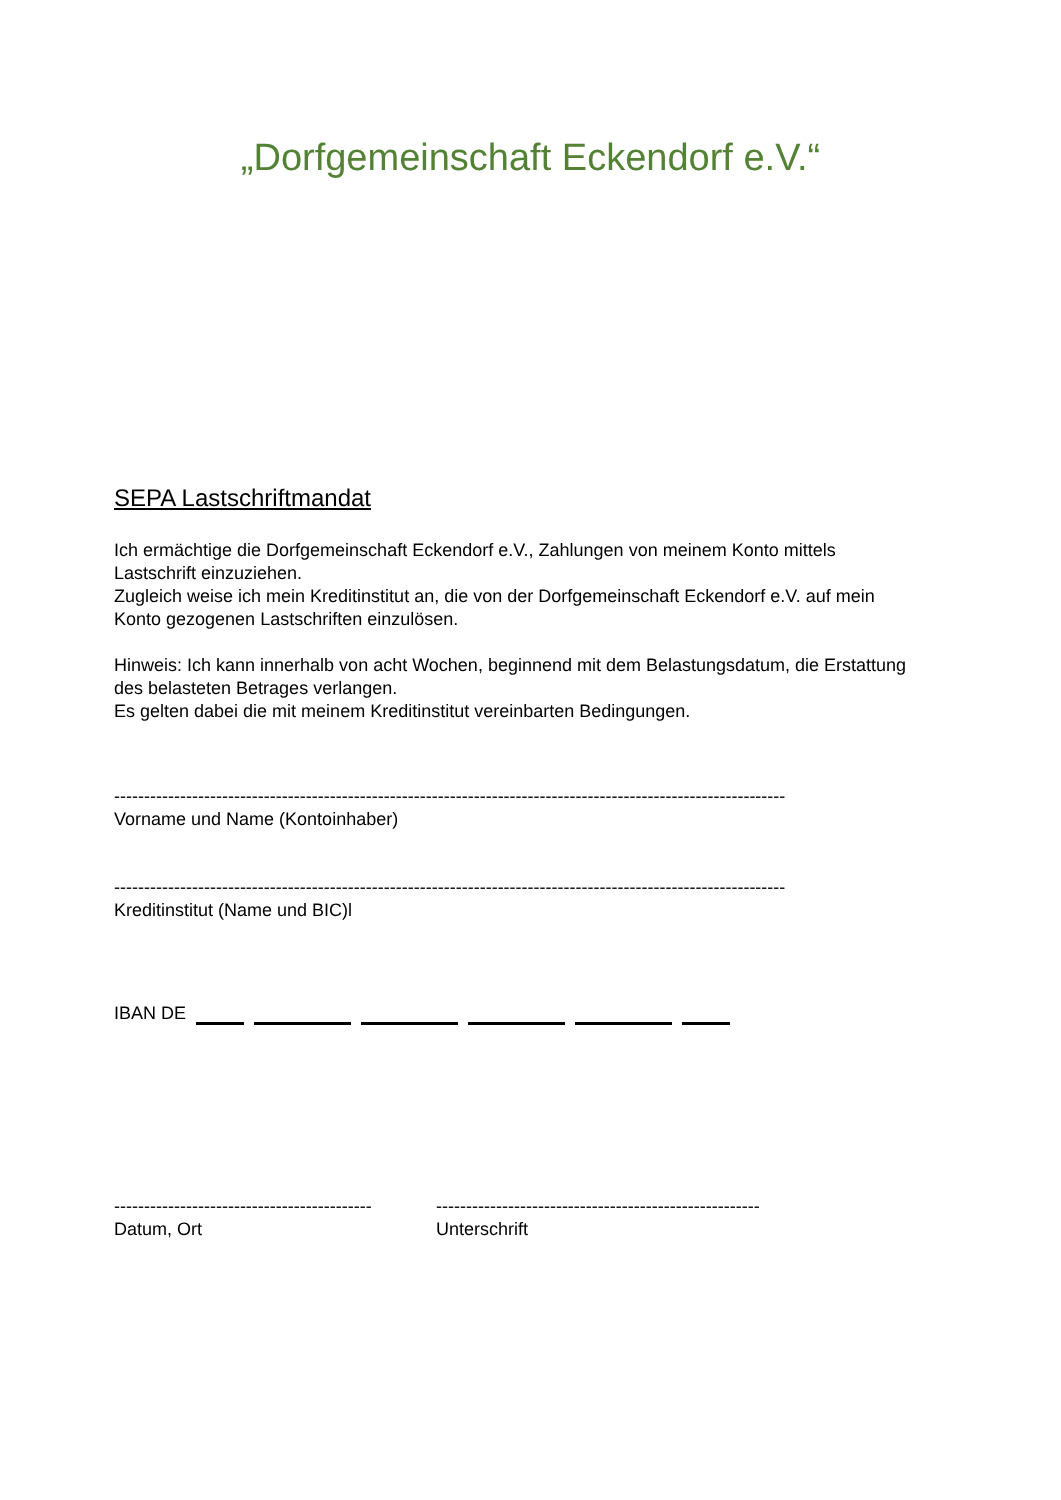„Dorfgemeinschaft Eckendorf e.V.“
SEPA Lastschriftmandat
Ich ermächtige die Dorfgemeinschaft Eckendorf e.V., Zahlungen von meinem Konto mittels Lastschrift einzuziehen.
Zugleich weise ich mein Kreditinstitut an, die von der Dorfgemeinschaft Eckendorf e.V. auf mein Konto gezogenen Lastschriften einzulösen.
Hinweis: Ich kann innerhalb von acht Wochen, beginnend mit dem Belastungsdatum, die Erstattung des belasteten Betrages verlangen.
Es gelten dabei die mit meinem Kreditinstitut vereinbarten Bedingungen.
----------------------------------------------------------------------------------------------------------------
Vorname und Name (Kontoinhaber)
----------------------------------------------------------------------------------------------------------------
Kreditinstitut (Name und BIC)l
IBAN DE
-------------------------------------------
Datum, Ort
------------------------------------------------------
Unterschrift